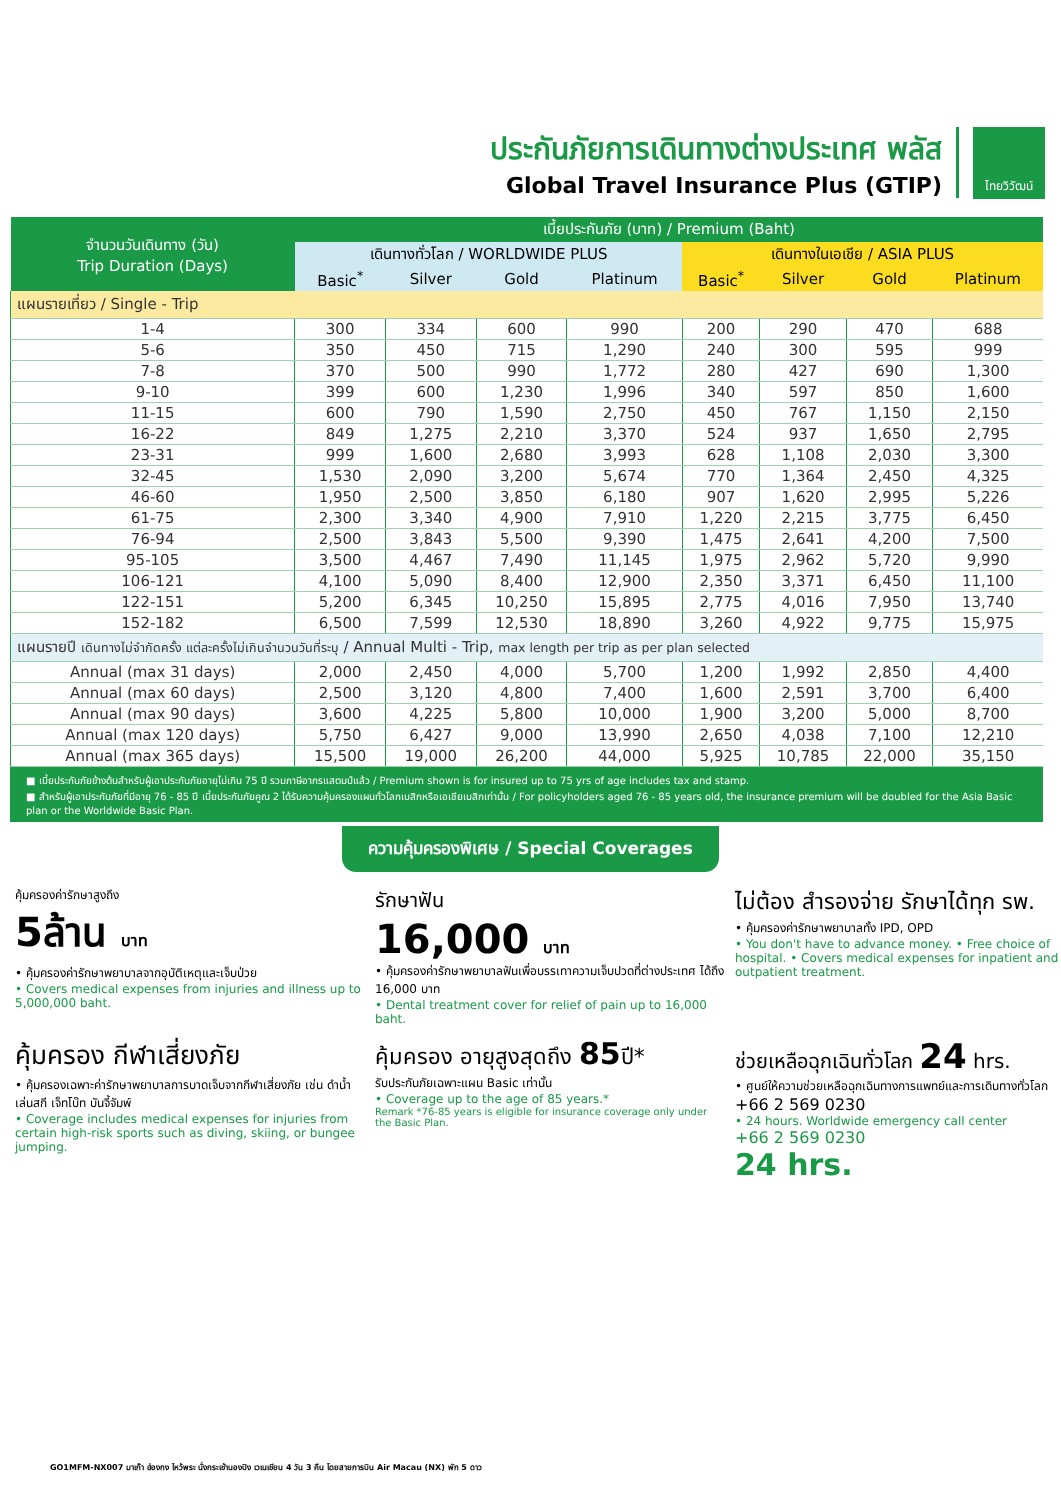ประกันภัยการเดินทางต่างประเทศ พลัส
Global Travel Insurance Plus (GTIP)
ไทยวิวัฒน์
| จำนวนวันเดินทาง (วัน) Trip Duration (Days) | เบี้ยประกันภัย (บาท) / Premium (Baht) | | | | | | | |
| --- | --- | --- | --- | --- | --- | --- | --- | --- |
| | เดินทางทั่วโลก / WORLDWIDE PLUS | | | | เดินทางในเอเชีย / ASIA PLUS | | | |
| | Basic<sup>*</sup> | Silver | Gold | Platinum | Basic<sup>*</sup> | Silver | Gold | Platinum |
| แผนรายเที่ยว / Single - Trip | | | | | | | | |
| 1-4 | 300 | 334 | 600 | 990 | 200 | 290 | 470 | 688 |
| 5-6 | 350 | 450 | 715 | 1,290 | 240 | 300 | 595 | 999 |
| 7-8 | 370 | 500 | 990 | 1,772 | 280 | 427 | 690 | 1,300 |
| 9-10 | 399 | 600 | 1,230 | 1,996 | 340 | 597 | 850 | 1,600 |
| 11-15 | 600 | 790 | 1,590 | 2,750 | 450 | 767 | 1,150 | 2,150 |
| 16-22 | 849 | 1,275 | 2,210 | 3,370 | 524 | 937 | 1,650 | 2,795 |
| 23-31 | 999 | 1,600 | 2,680 | 3,993 | 628 | 1,108 | 2,030 | 3,300 |
| 32-45 | 1,530 | 2,090 | 3,200 | 5,674 | 770 | 1,364 | 2,450 | 4,325 |
| 46-60 | 1,950 | 2,500 | 3,850 | 6,180 | 907 | 1,620 | 2,995 | 5,226 |
| 61-75 | 2,300 | 3,340 | 4,900 | 7,910 | 1,220 | 2,215 | 3,775 | 6,450 |
| 76-94 | 2,500 | 3,843 | 5,500 | 9,390 | 1,475 | 2,641 | 4,200 | 7,500 |
| 95-105 | 3,500 | 4,467 | 7,490 | 11,145 | 1,975 | 2,962 | 5,720 | 9,990 |
| 106-121 | 4,100 | 5,090 | 8,400 | 12,900 | 2,350 | 3,371 | 6,450 | 11,100 |
| 122-151 | 5,200 | 6,345 | 10,250 | 15,895 | 2,775 | 4,016 | 7,950 | 13,740 |
| 152-182 | 6,500 | 7,599 | 12,530 | 18,890 | 3,260 | 4,922 | 9,775 | 15,975 |
| แผนรายปี เดินทางไม่จำกัดครั้ง แต่ละครั้งไม่เกินจำนวนวันที่ระบุ / Annual Multi - Trip, max length per trip as per plan selected | | | | | | | | |
| Annual (max 31 days) | 2,000 | 2,450 | 4,000 | 5,700 | 1,200 | 1,992 | 2,850 | 4,400 |
| Annual (max 60 days) | 2,500 | 3,120 | 4,800 | 7,400 | 1,600 | 2,591 | 3,700 | 6,400 |
| Annual (max 90 days) | 3,600 | 4,225 | 5,800 | 10,000 | 1,900 | 3,200 | 5,000 | 8,700 |
| Annual (max 120 days) | 5,750 | 6,427 | 9,000 | 13,990 | 2,650 | 4,038 | 7,100 | 12,210 |
| Annual (max 365 days) | 15,500 | 19,000 | 26,200 | 44,000 | 5,925 | 10,785 | 22,000 | 35,150 |
■ เบี้ยประกันภัยข้างต้นสำหรับผู้เอาประกันภัยอายุไม่เกิน 75 ปี รวมภาษีอากรแสตมป์แล้ว / Premium shown is for insured up to 75 yrs of age includes tax and stamp.
■ สำหรับผู้เอาประกันภัยที่มีอายุ 76 - 85 ปี เบี้ยประกันภัยคูณ 2 ได้รับความคุ้มครองแผนทั่วโลกเบสิกหรือเอเชียเบสิกเท่านั้น / For policyholders aged 76 - 85 years old, the insurance premium will be doubled for the Asia Basic plan or the Worldwide Basic Plan.
ความคุ้มครองพิเศษ / Special Coverages
คุ้มครองค่ารักษาสูงถึง
5ล้าน บาท
• คุ้มครองค่ารักษาพยาบาลจากอุบัติเหตุและเจ็บป่วย
• Covers medical expenses from injuries and illness up to 5,000,000 baht.
รักษาฟัน
16,000 บาท
• คุ้มครองค่ารักษาพยาบาลฟันเพื่อบรรเทาความเจ็บปวดที่ต่างประเทศ ได้ถึง 16,000 บาท
• Dental treatment cover for relief of pain up to 16,000 baht.
ไม่ต้อง สำรองจ่าย รักษาได้ทุก รพ.
• คุ้มครองค่ารักษาพยาบาลทั้ง IPD, OPD
• You don't have to advance money. • Free choice of hospital. • Covers medical expenses for inpatient and outpatient treatment.
คุ้มครอง กีฬาเสี่ยงภัย
• คุ้มครองเฉพาะค่ารักษาพยาบาลการบาดเจ็บจากกีฬาเสี่ยงภัย เช่น ดำน้ำ เล่นสกี เจ็ทโบ๊ท บันจี้จัมพ์
• Coverage includes medical expenses for injuries from certain high-risk sports such as diving, skiing, or bungee jumping.
คุ้มครอง อายุสูงสุดถึง 85ปี*
รับประกันภัยเฉพาะแผน Basic เท่านั้น
• Coverage up to the age of 85 years.*
Remark *76-85 years is eligible for insurance coverage only under the Basic Plan.
ช่วยเหลือฉุกเฉินทั่วโลก 24 hrs.
• ศูนย์ให้ความช่วยเหลือฉุกเฉินทางการแพทย์และการเดินทางทั่วโลก
+66 2 569 0230
• 24 hours. Worldwide emergency call center
+66 2 569 0230
24 hrs.
GO1MFM-NX007 มาเก๊า ฮ่องกง ไหว้พระ นั่งกระเช้านองปิง เวเนเชียน 4 วัน 3 คืน โดยสายการบิน Air Macau (NX) พัก 5 ดาว